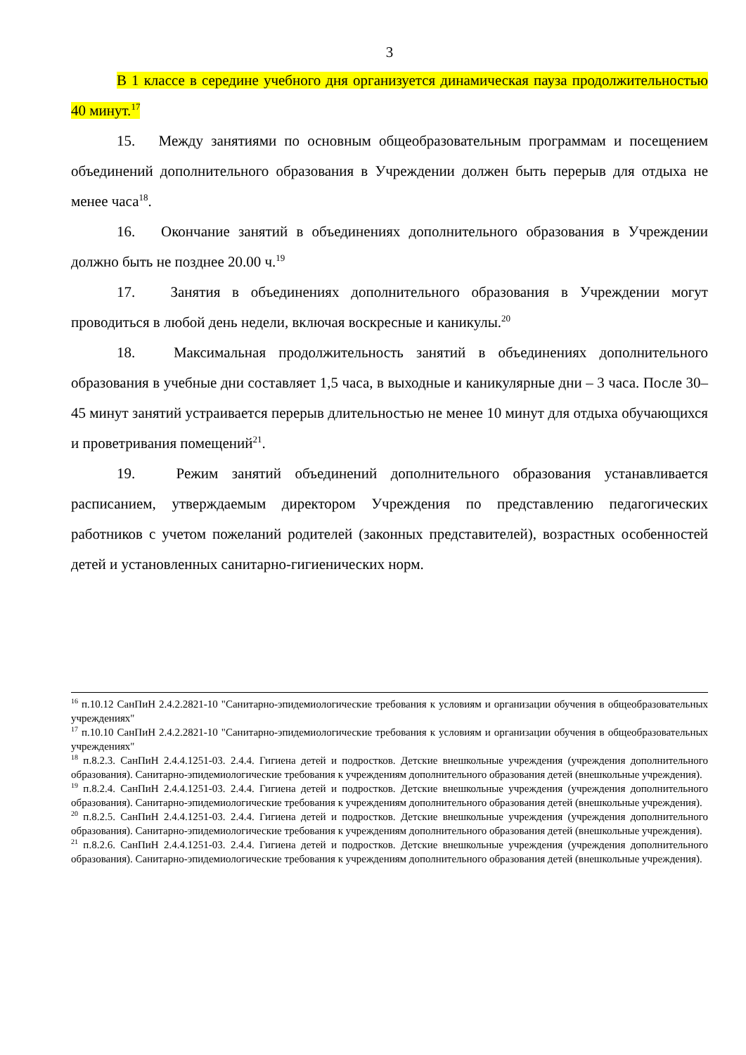3
В 1 классе в середине учебного дня организуется динамическая пауза продолжительностью 40 минут.<sup>17</sup>
15. Между занятиями по основным общеобразовательным программам и посещением объединений дополнительного образования в Учреждении должен быть перерыв для отдыха не менее часа<sup>18</sup>.
16. Окончание занятий в объединениях дополнительного образования в Учреждении должно быть не позднее 20.00 ч.<sup>19</sup>
17. Занятия в объединениях дополнительного образования в Учреждении могут проводиться в любой день недели, включая воскресные и каникулы.<sup>20</sup>
18. Максимальная продолжительность занятий в объединениях дополнительного образования в учебные дни составляет 1,5 часа, в выходные и каникулярные дни – 3 часа. После 30–45 минут занятий устраивается перерыв длительностью не менее 10 минут для отдыха обучающихся и проветривания помещений<sup>21</sup>.
19. Режим занятий объединений дополнительного образования устанавливается расписанием, утверждаемым директором Учреждения по представлению педагогических работников с учетом пожеланий родителей (законных представителей), возрастных особенностей детей и установленных санитарно-гигиенических норм.
<sup>16</sup> п.10.12 СанПиН 2.4.2.2821-10 "Санитарно-эпидемиологические требования к условиям и организации обучения в общеобразовательных учреждениях"
<sup>17</sup> п.10.10 СанПиН 2.4.2.2821-10 "Санитарно-эпидемиологические требования к условиям и организации обучения в общеобразовательных учреждениях"
<sup>18</sup> п.8.2.3. СанПиН 2.4.4.1251-03. 2.4.4. Гигиена детей и подростков. Детские внешкольные учреждения (учреждения дополнительного образования). Санитарно-эпидемиологические требования к учреждениям дополнительного образования детей (внешкольные учреждения).
<sup>19</sup> п.8.2.4. СанПиН 2.4.4.1251-03. 2.4.4. Гигиена детей и подростков. Детские внешкольные учреждения (учреждения дополнительного образования). Санитарно-эпидемиологические требования к учреждениям дополнительного образования детей (внешкольные учреждения).
<sup>20</sup> п.8.2.5. СанПиН 2.4.4.1251-03. 2.4.4. Гигиена детей и подростков. Детские внешкольные учреждения (учреждения дополнительного образования). Санитарно-эпидемиологические требования к учреждениям дополнительного образования детей (внешкольные учреждения).
<sup>21</sup> п.8.2.6. СанПиН 2.4.4.1251-03. 2.4.4. Гигиена детей и подростков. Детские внешкольные учреждения (учреждения дополнительного образования). Санитарно-эпидемиологические требования к учреждениям дополнительного образования детей (внешкольные учреждения).